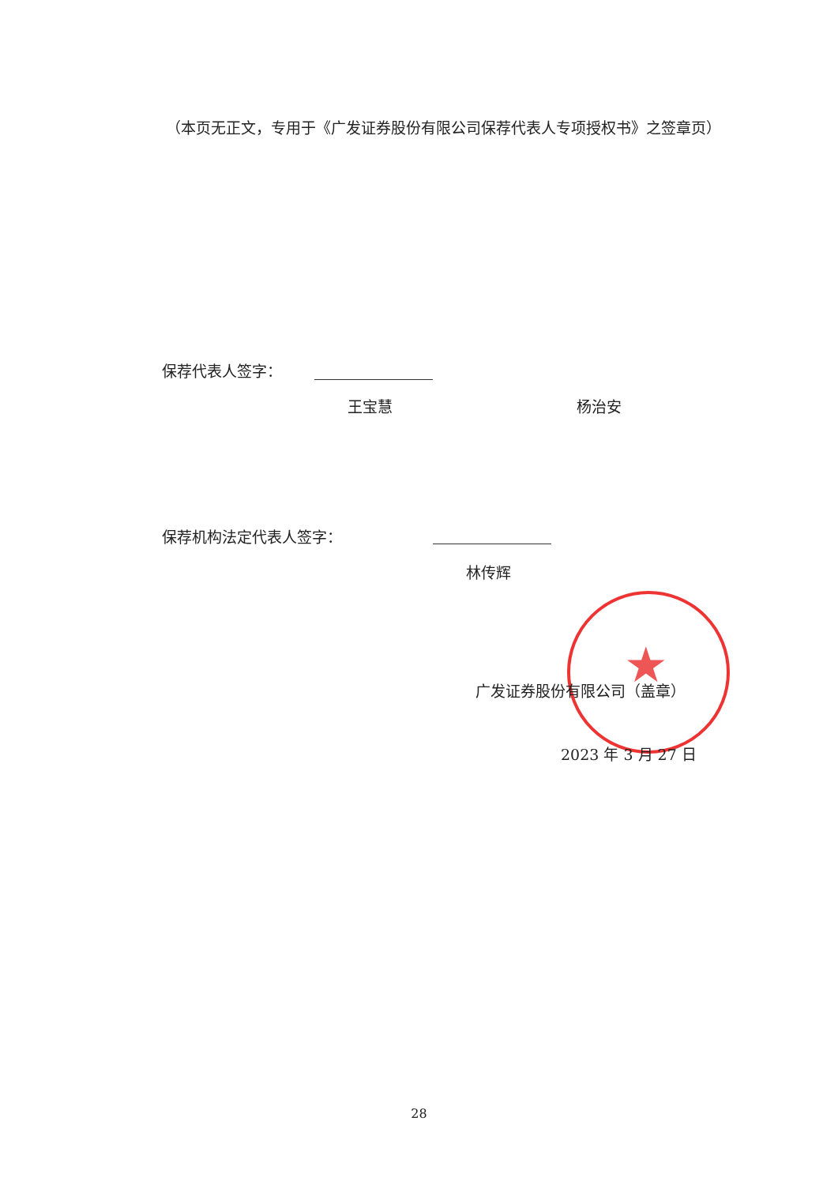（本页无正文，专用于《广发证券股份有限公司保荐代表人专项授权书》之签章页）
保荐代表人签字：
王宝慧 杨治安
保荐机构法定代表人签字：
林传辉
★
广发证券股份有限公司（盖章）
2023 年 3 月 27 日
28